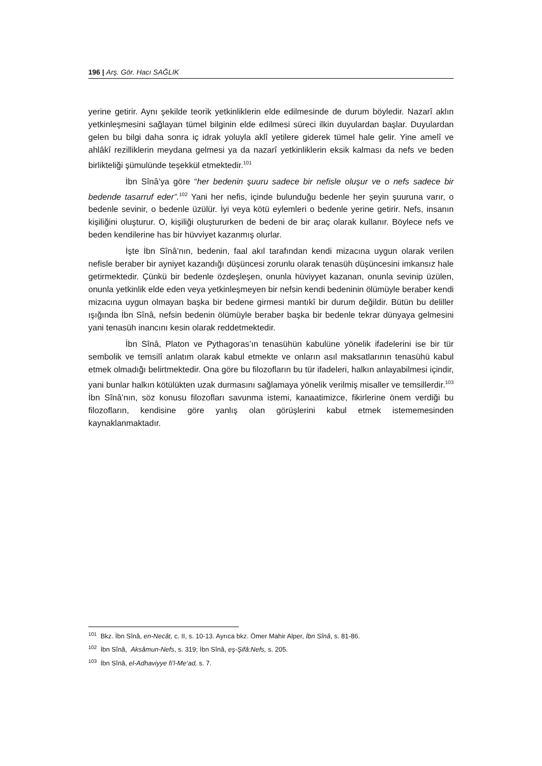196 | Arş. Gör. Hacı SAĞLIK
yerine getirir. Aynı şekilde teorik yetkinliklerin elde edilmesinde de durum böyledir. Nazarî aklın yetkinleşmesini sağlayan tümel bilginin elde edilmesi süreci ilkin duyulardan başlar. Duyulardan gelen bu bilgi daha sonra iç idrak yoluyla aklî yetilere giderek tümel hale gelir. Yine amelî ve ahlâkî rezilliklerin meydana gelmesi ya da nazarî yetkinliklerin eksik kalması da nefs ve beden birlikteliği şümulünde teşekkül etmektedir.<sup>101</sup>
İbn Sînâ’ya göre “her bedenin şuuru sadece bir nefisle oluşur ve o nefs sadece bir bedende tasarruf eder”.<sup>102</sup> Yani her nefis, içinde bulunduğu bedenle her şeyin şuuruna varır, o bedenle sevinir, o bedenle üzülür. İyi veya kötü eylemleri o bedenle yerine getirir. Nefs, insanın kişiliğini oluşturur. O, kişiliği oluştururken de bedeni de bir araç olarak kullanır. Böylece nefs ve beden kendilerine has bir hüvviyet kazanmış olurlar.
İşte İbn Sînâ’nın, bedenin, faal akıl tarafından kendi mizacına uygun olarak verilen nefisle beraber bir ayniyet kazandığı düşüncesi zorunlu olarak tenasüh düşüncesini imkansız hale getirmektedir. Çünkü bir bedenle özdeşleşen, onunla hüviyyet kazanan, onunla sevinip üzülen, onunla yetkinlik elde eden veya yetkinleşmeyen bir nefsin kendi bedeninin ölümüyle beraber kendi mizacına uygun olmayan başka bir bedene girmesi mantıkî bir durum değildir. Bütün bu deliller ışığında İbn Sînâ, nefsin bedenin ölümüyle beraber başka bir bedenle tekrar dünyaya gelmesini yani tenasüh inancını kesin olarak reddetmektedir.
İbn Sînâ, Platon ve Pythagoras’ın tenasühün kabulüne yönelik ifadelerini ise bir tür sembolik ve temsilî anlatım olarak kabul etmekte ve onların asıl maksatlarının tenasühü kabul etmek olmadığı belirtmektedir. Ona göre bu filozofların bu tür ifadeleri, halkın anlayabilmesi içindir, yani bunlar halkın kötülükten uzak durmasını sağlamaya yönelik verilmiş misaller ve temsillerdir.<sup>103</sup> İbn Sînâ’nın, söz konusu filozofları savunma istemi, kanaatimizce, fikirlerine önem verdiği bu filozofların, kendisine göre yanlış olan görüşlerini kabul etmek istememesinden kaynaklanmaktadır.
<sup>101</sup> Bkz. İbn Sînâ, en-Necât, c. II, s. 10-13. Ayrıca bkz. Ömer Mahir Alper, İbn Sînâ, s. 81-86.
<sup>102</sup> İbn Sînâ, Aksâmun-Nefs, s. 319; İbn Sînâ, eş-Şifâ:Nefs, s. 205.
<sup>103</sup> İbn Sînâ, el-Adhaviyye fi’l-Me‘ad, s. 7.